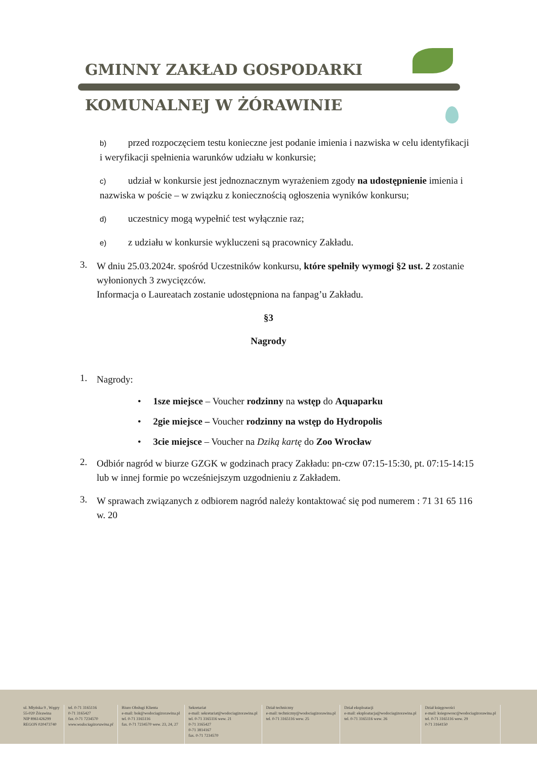GMINNY ZAKŁAD GOSPODARKI
KOMUNALNEJ W ŻÓRAWINIE
b) przed rozpoczęciem testu konieczne jest podanie imienia i nazwiska w celu identyfikacji i weryfikacji spełnienia warunków udziału w konkursie;
c) udział w konkursie jest jednoznacznym wyrażeniem zgody na udostępnienie imienia i nazwiska w poście – w związku z koniecznością ogłoszenia wyników konkursu;
d) uczestnicy mogą wypełnić test wyłącznie raz;
e) z udziału w konkursie wykluczeni są pracownicy Zakładu.
3.
W dniu 25.03.2024r. spośród Uczestników konkursu, które spełniły wymogi §2 ust. 2 zostanie wyłonionych 3 zwycięzców.
Informacja o Laureatach zostanie udostępniona na fanpag’u Zakładu.
§3
Nagrody
1.
Nagrody:
• 1sze miejsce – Voucher rodzinny na wstęp do Aquaparku
• 2gie miejsce – Voucher rodzinny na wstęp do Hydropolis
• 3cie miejsce – Voucher na Dziką kartę do Zoo Wrocław
2.
Odbiór nagród w biurze GZGK w godzinach pracy Zakładu: pn-czw 07:15-15:30, pt. 07:15-14:15 lub w innej formie po wcześniejszym uzgodnieniu z Zakładem.
3.
W sprawach związanych z odbiorem nagród należy kontaktować się pod numerem : 71 31 65 116 w. 20
ul. Młyńska 9 , Węgry
55-020 Żórawina
NIP 8961426299
REGON 020473740
tel. 0-71 3165116
0-71 3165427
fax. 0-71 7234570
www.wodociagizorawina.pl
Biuro Obsługi Klienta
e-mail: bok@wodociagizorawina.pl
tel. 0-71 3165116
fax. 0-71 7234570 wew. 23, 24, 27
Sekretariat
e-mail: sekretariat@wodociagizorawina.pl
tel. 0-71 3165116 wew. 21
0-71 3165427
0-71 3814167
fax. 0-71 7234570
Dział techniczny
e-mail: techniczny@wodociagizorawina.pl
tel. 0-71 3165116 wew. 25
Dział eksploatacji
e-mail: eksploatacja@wodociagizorawina.pl
tel. 0-71 3165116 wew. 26
Dział księgowości
e-mail: ksiegowosc@wodociagizorawina.pl
tel. 0-71 3165116 wew. 29
0-71 3164150